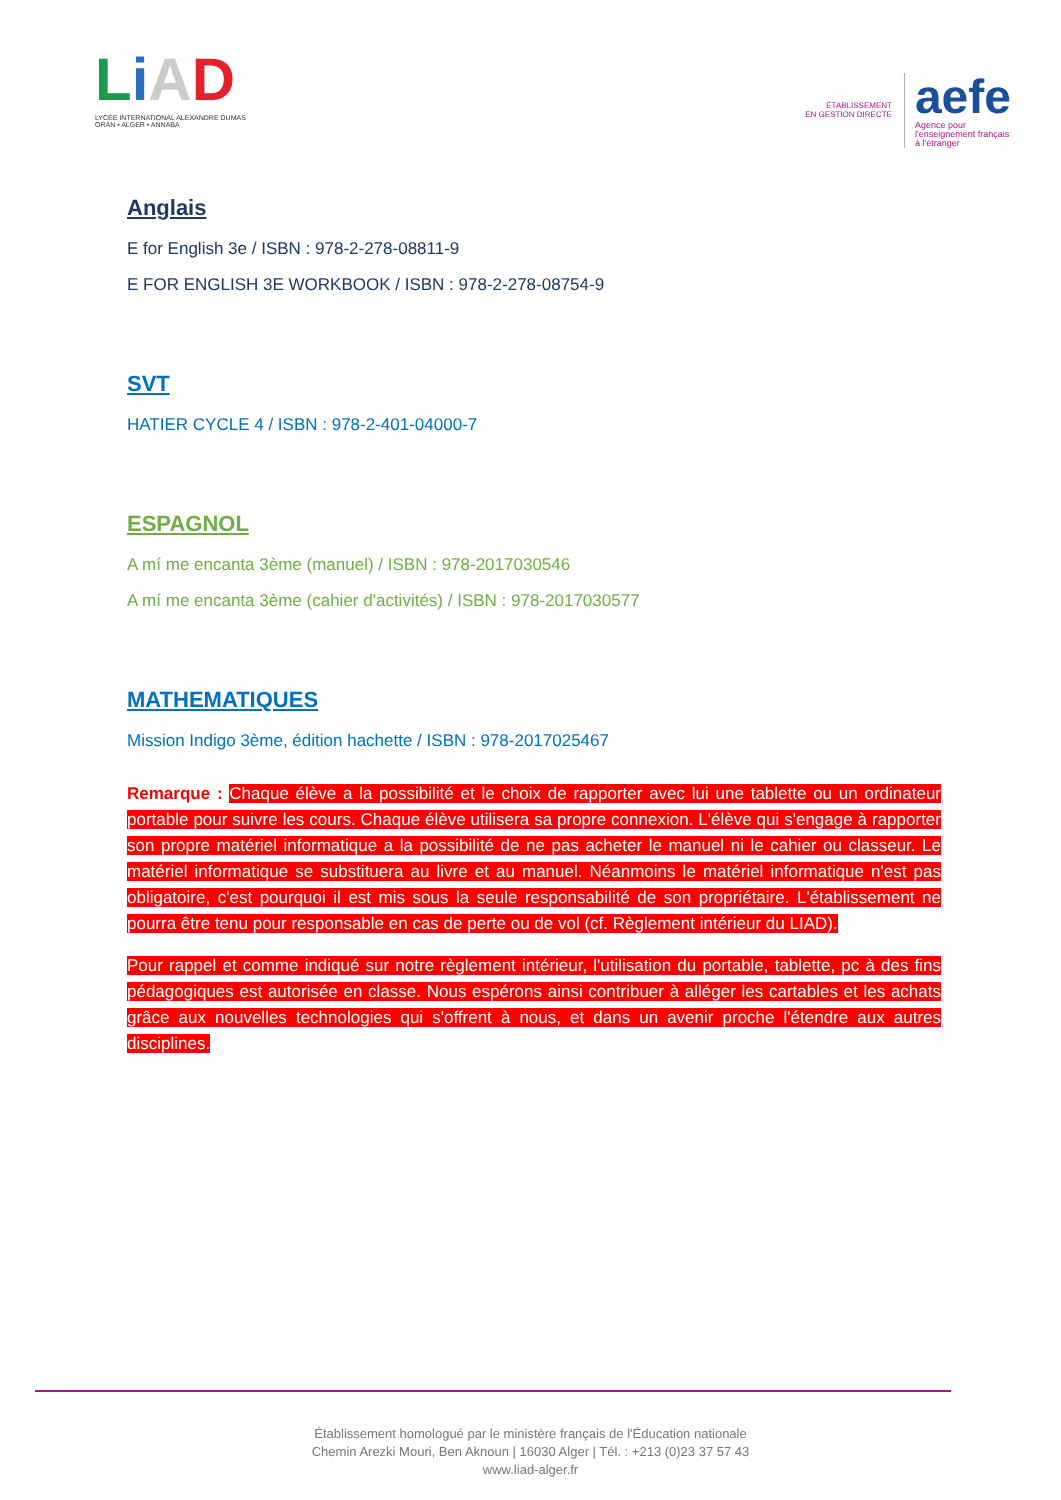LiAD
LYCÉE INTERNATIONAL ALEXANDRE DUMAS
ORAN • ALGER • ANNABA
ÉTABLISSEMENT
EN GESTION DIRECTE
aefe
Agence pour
l'enseignement français
à l'étranger
Anglais
E for English 3e / ISBN : 978-2-278-08811-9
E FOR ENGLISH 3E WORKBOOK / ISBN : 978-2-278-08754-9
SVT
HATIER CYCLE 4 / ISBN : 978-2-401-04000-7
ESPAGNOL
A mí me encanta 3ème (manuel) / ISBN : 978-2017030546
A mí me encanta 3ème (cahier d'activités) / ISBN : 978-2017030577
MATHEMATIQUES
Mission Indigo 3ème, édition hachette / ISBN : 978-2017025467
Remarque : Chaque élève a la possibilité et le choix de rapporter avec lui une tablette ou un ordinateur portable pour suivre les cours. Chaque élève utilisera sa propre connexion. L'élève qui s'engage à rapporter son propre matériel informatique a la possibilité de ne pas acheter le manuel ni le cahier ou classeur. Le matériel informatique se substituera au livre et au manuel. Néanmoins le matériel informatique n'est pas obligatoire, c'est pourquoi il est mis sous la seule responsabilité de son propriétaire. L'établissement ne pourra être tenu pour responsable en cas de perte ou de vol (cf. Règlement intérieur du LIAD).
Pour rappel et comme indiqué sur notre règlement intérieur, l'utilisation du portable, tablette, pc à des fins pédagogiques est autorisée en classe. Nous espérons ainsi contribuer à alléger les cartables et les achats grâce aux nouvelles technologies qui s'offrent à nous, et dans un avenir proche l'étendre aux autres disciplines.
Établissement homologué par le ministère français de l'Éducation nationale
Chemin Arezki Mouri, Ben Aknoun | 16030 Alger | Tél. : +213 (0)23 37 57 43
www.liad-alger.fr